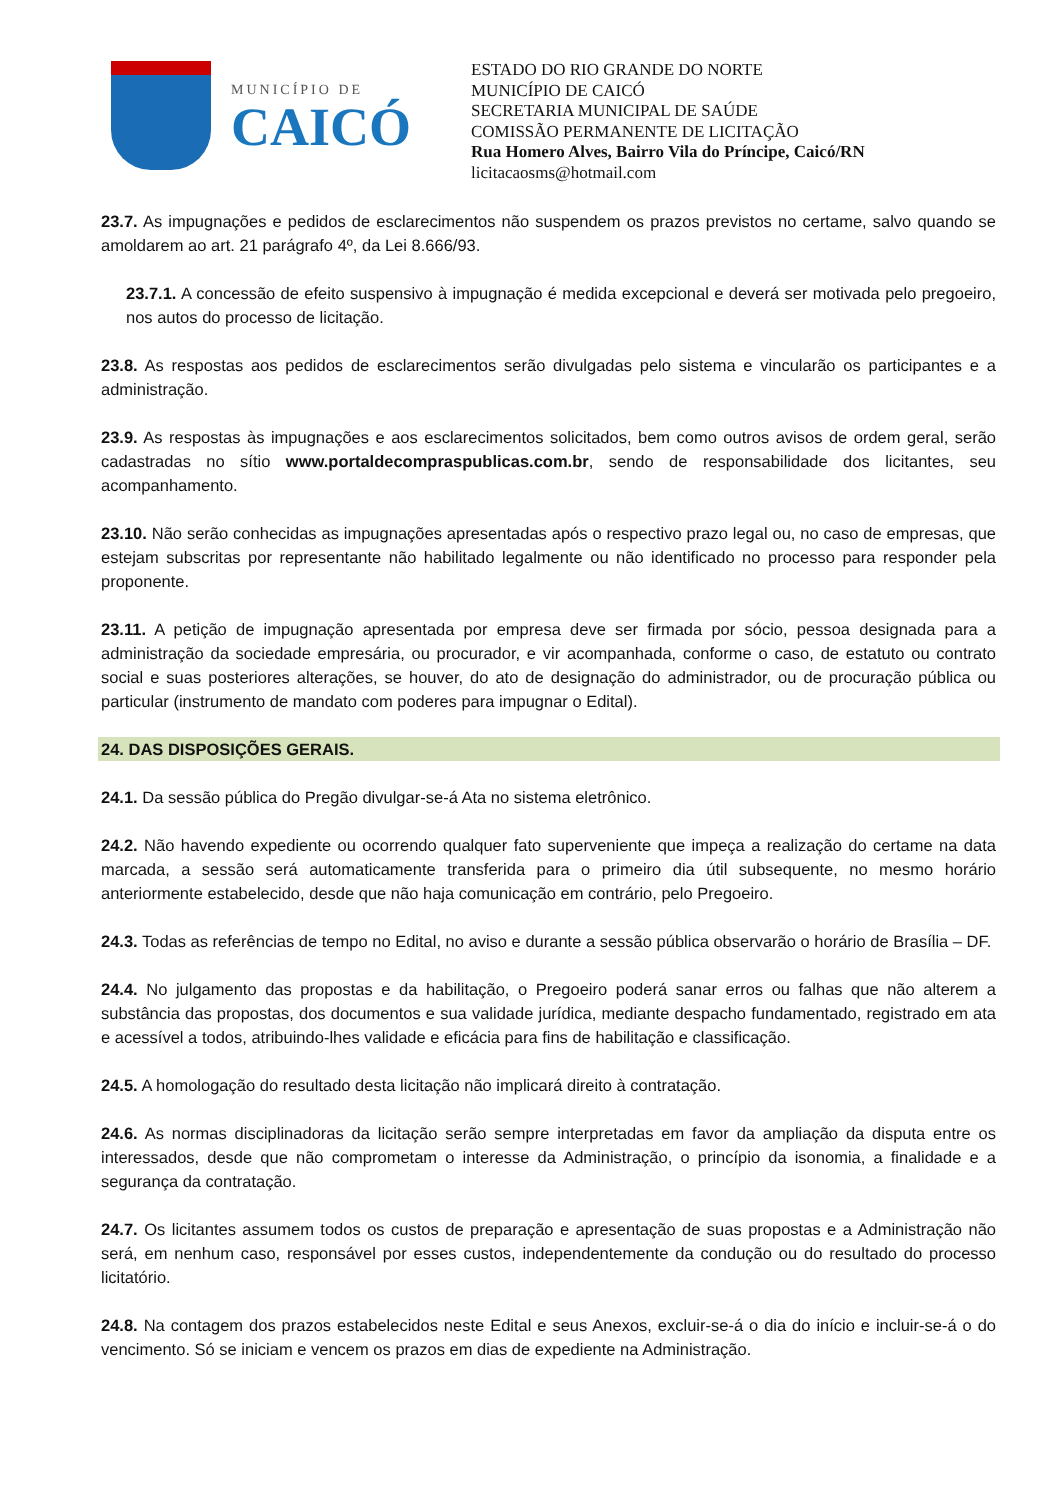MUNICÍPIO DE
CAICÓ
ESTADO DO RIO GRANDE DO NORTE
MUNICÍPIO DE CAICÓ
SECRETARIA MUNICIPAL DE SAÚDE
COMISSÃO PERMANENTE DE LICITAÇÃO
Rua Homero Alves, Bairro Vila do Príncipe, Caicó/RN
licitacaosms@hotmail.com
23.7. As impugnações e pedidos de esclarecimentos não suspendem os prazos previstos no certame, salvo quando se amoldarem ao art. 21 parágrafo 4º, da Lei 8.666/93.
23.7.1. A concessão de efeito suspensivo à impugnação é medida excepcional e deverá ser motivada pelo pregoeiro, nos autos do processo de licitação.
23.8. As respostas aos pedidos de esclarecimentos serão divulgadas pelo sistema e vincularão os participantes e a administração.
23.9. As respostas às impugnações e aos esclarecimentos solicitados, bem como outros avisos de ordem geral, serão cadastradas no sítio www.portaldecompraspublicas.com.br, sendo de responsabilidade dos licitantes, seu acompanhamento.
23.10. Não serão conhecidas as impugnações apresentadas após o respectivo prazo legal ou, no caso de empresas, que estejam subscritas por representante não habilitado legalmente ou não identificado no processo para responder pela proponente.
23.11. A petição de impugnação apresentada por empresa deve ser firmada por sócio, pessoa designada para a administração da sociedade empresária, ou procurador, e vir acompanhada, conforme o caso, de estatuto ou contrato social e suas posteriores alterações, se houver, do ato de designação do administrador, ou de procuração pública ou particular (instrumento de mandato com poderes para impugnar o Edital).
24. DAS DISPOSIÇÕES GERAIS.
24.1. Da sessão pública do Pregão divulgar-se-á Ata no sistema eletrônico.
24.2. Não havendo expediente ou ocorrendo qualquer fato superveniente que impeça a realização do certame na data marcada, a sessão será automaticamente transferida para o primeiro dia útil subsequente, no mesmo horário anteriormente estabelecido, desde que não haja comunicação em contrário, pelo Pregoeiro.
24.3. Todas as referências de tempo no Edital, no aviso e durante a sessão pública observarão o horário de Brasília – DF.
24.4. No julgamento das propostas e da habilitação, o Pregoeiro poderá sanar erros ou falhas que não alterem a substância das propostas, dos documentos e sua validade jurídica, mediante despacho fundamentado, registrado em ata e acessível a todos, atribuindo-lhes validade e eficácia para fins de habilitação e classificação.
24.5. A homologação do resultado desta licitação não implicará direito à contratação.
24.6. As normas disciplinadoras da licitação serão sempre interpretadas em favor da ampliação da disputa entre os interessados, desde que não comprometam o interesse da Administração, o princípio da isonomia, a finalidade e a segurança da contratação.
24.7. Os licitantes assumem todos os custos de preparação e apresentação de suas propostas e a Administração não será, em nenhum caso, responsável por esses custos, independentemente da condução ou do resultado do processo licitatório.
24.8. Na contagem dos prazos estabelecidos neste Edital e seus Anexos, excluir-se-á o dia do início e incluir-se-á o do vencimento. Só se iniciam e vencem os prazos em dias de expediente na Administração.